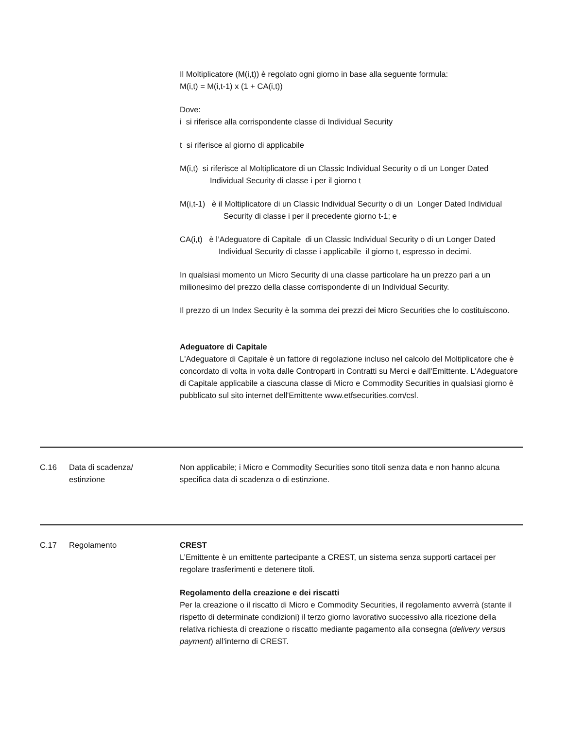| | | Il Moltiplicatore (M(i,t)) è regolato ogni giorno in base alla seguente formula: M(i,t) = M(i,t-1) x (1 + CA(i,t)) Dove: i si riferisce alla corrispondente classe di Individual Security t si riferisce al giorno di applicabile M(i,t) si riferisce al Moltiplicatore di un Classic Individual Security o di un Longer Dated Individual Security di classe i per il giorno t M(i,t-1) è il Moltiplicatore di un Classic Individual Security o di un Longer Dated Individual Security di classe i per il precedente giorno t-1; e CA(i,t) è l’Adeguatore di Capitale di un Classic Individual Security o di un Longer Dated Individual Security di classe i applicabile il giorno t, espresso in decimi. In qualsiasi momento un Micro Security di una classe particolare ha un prezzo pari a un milionesimo del prezzo della classe corrispondente di un Individual Security. Il prezzo di un Index Security è la somma dei prezzi dei Micro Securities che lo costituiscono. Adeguatore di Capitale L'Adeguatore di Capitale è un fattore di regolazione incluso nel calcolo del Moltiplicatore che è concordato di volta in volta dalle Controparti in Contratti su Merci e dall'Emittente. L'Adeguatore di Capitale applicabile a ciascuna classe di Micro e Commodity Securities in qualsiasi giorno è pubblicato sul sito internet dell'Emittente www.etfsecurities.com/csl. |
| C.16 | Data di scadenza/ estinzione | Non applicabile; i Micro e Commodity Securities sono titoli senza data e non hanno alcuna specifica data di scadenza o di estinzione. |
| C.17 | Regolamento | CREST L’Emittente è un emittente partecipante a CREST, un sistema senza supporti cartacei per regolare trasferimenti e detenere titoli. Regolamento della creazione e dei riscatti Per la creazione o il riscatto di Micro e Commodity Securities, il regolamento avverrà (stante il rispetto di determinate condizioni) il terzo giorno lavorativo successivo alla ricezione della relativa richiesta di creazione o riscatto mediante pagamento alla consegna ( delivery versus payment ) all'interno di CREST. |